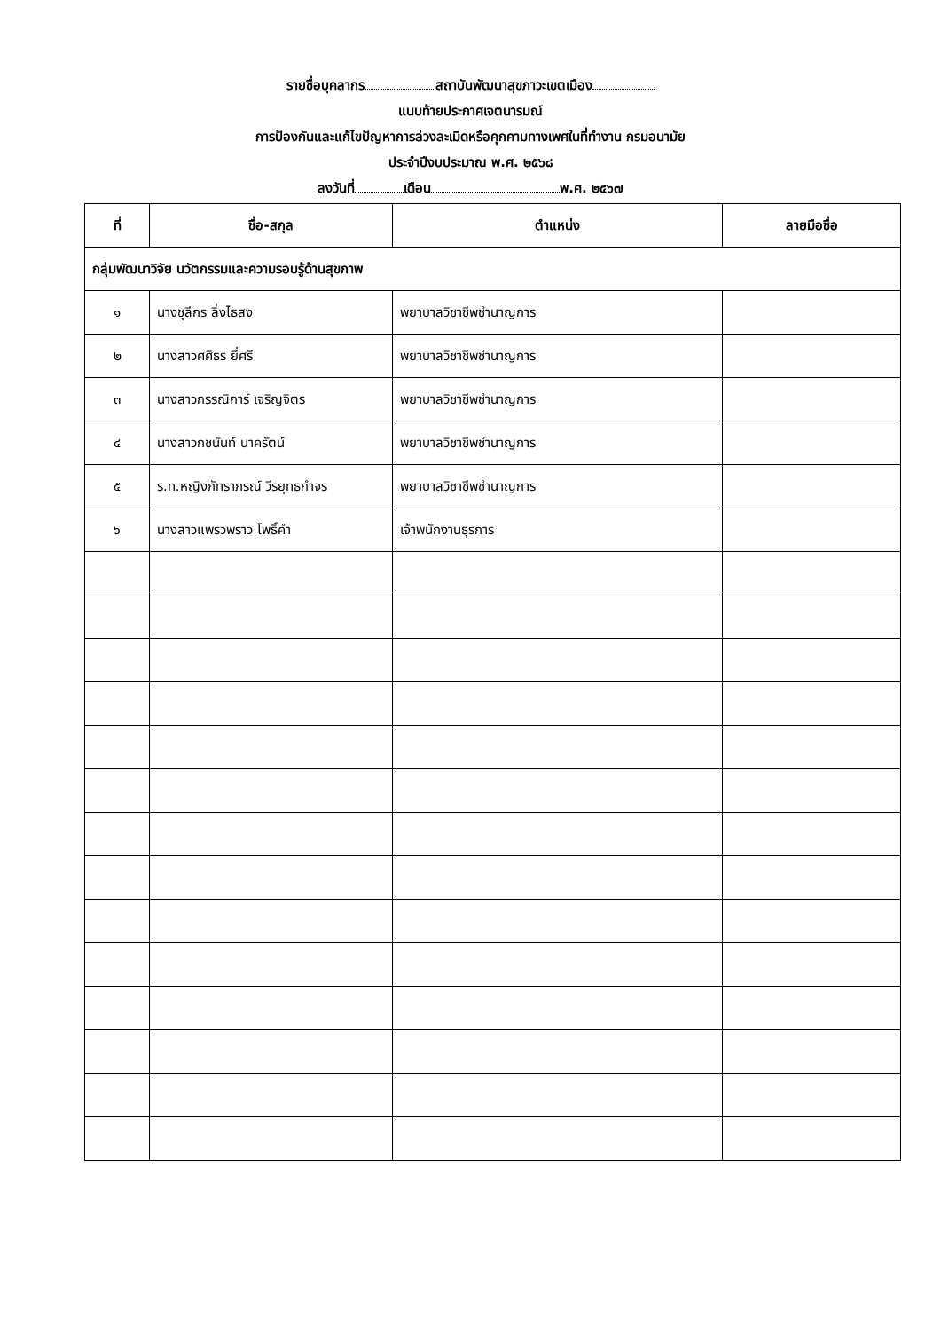รายชื่อบุคลากร สถาบันพัฒนาสุขภาวะเขตเมือง
แนบท้ายประกาศเจตนารมณ์
การป้องกันและแก้ไขปัญหาการล่วงละเมิดหรือคุกคามทางเพศในที่ทำงาน กรมอนามัย
ประจำปีงบประมาณ พ.ศ. ๒๕๖๘
ลงวันที่ เดือน พ.ศ. ๒๕๖๗
| ที่ | ชื่อ-สกุล | ตำแหน่ง | ลายมือชื่อ |
| --- | --- | --- | --- |
| กลุ่มพัฒนาวิจัย นวัตกรรมและความรอบรู้ด้านสุขภาพ | | | |
| ๑ | นางชุลีกร ลิ่งไธสง | พยาบาลวิชาชีพชำนาญการ | |
| ๒ | นางสาวศศิธร ยี่ศรี | พยาบาลวิชาชีพชำนาญการ | |
| ๓ | นางสาวกรรณิการ์ เจริญจิตร | พยาบาลวิชาชีพชำนาญการ | |
| ๔ | นางสาวกชนันท์ นาครัตน์ | พยาบาลวิชาชีพชำนาญการ | |
| ๕ | ร.ท.หญิงภัทราภรณ์ วีรยุทธกำจร | พยาบาลวิชาชีพชำนาญการ | |
| ๖ | นางสาวแพรวพราว โพธิ์คำ | เจ้าพนักงานธุรการ | |